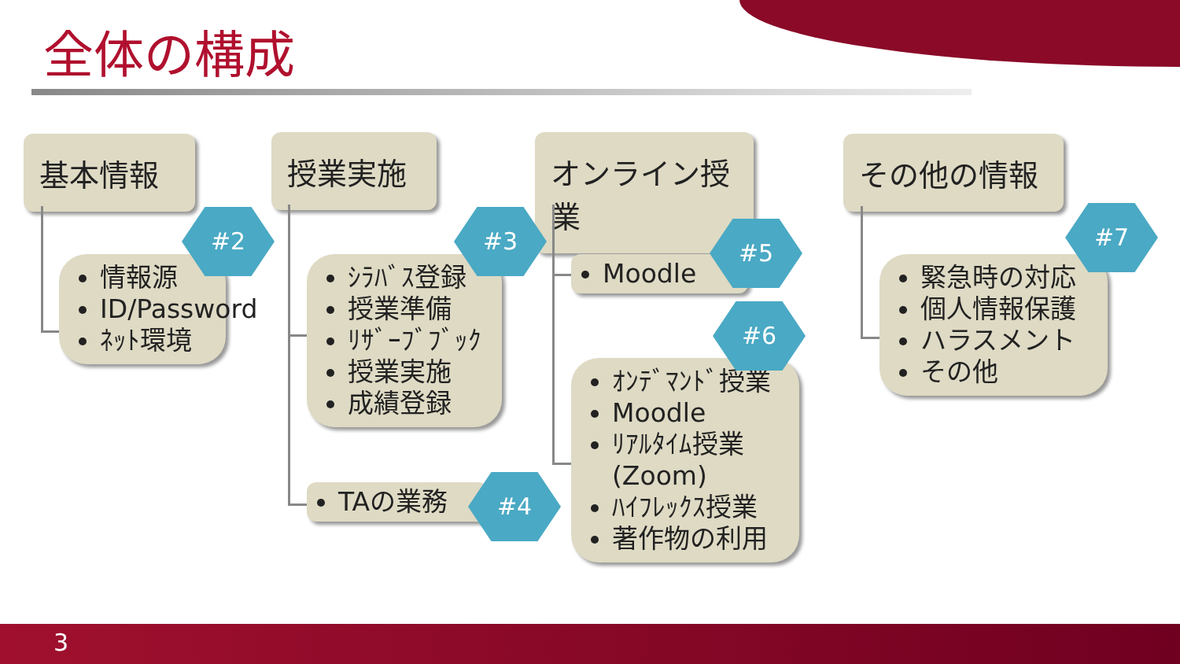全体の構成
基本情報 授業実施
オンライン授業
その他の情報
情報源
ID/Password
ﾈｯﾄ環境
ｼﾗﾊﾞｽ登録
授業準備
ﾘｻﾞｰﾌﾞﾌﾞｯｸ
授業実施
成績登録
TAの業務
Moodle
ｵﾝﾃﾞﾏﾝﾄﾞ授業
Moodle
ﾘｱﾙﾀｲﾑ授業(Zoom)
ﾊｲﾌﾚｯｸｽ授業
著作物の利用
緊急時の対応
個人情報保護
ハラスメント
その他
#2 #3
#4
#5
#6
#7
3